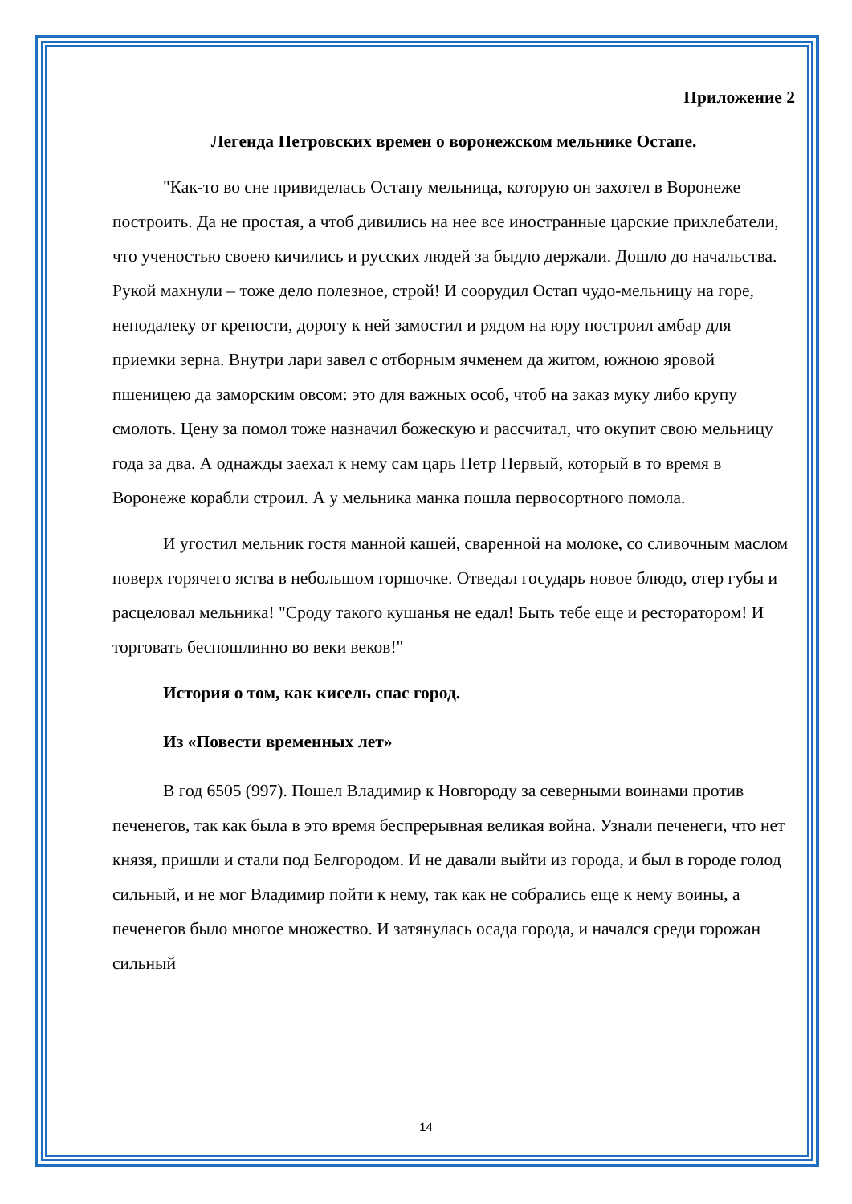Приложение 2
Легенда Петровских времен о воронежском мельнике Остапе.
"Как-то во сне привиделась Остапу мельница, которую он захотел в Воронеже построить. Да не простая, а чтоб дивились на нее все иностранные царские прихлебатели, что ученостью своею кичились и русских людей за быдло держали. Дошло до начальства. Рукой махнули – тоже дело полезное, строй! И соорудил Остап чудо-мельницу на горе, неподалеку от крепости, дорогу к ней замостил и рядом на юру построил амбар для приемки зерна. Внутри лари завел с отборным ячменем да житом, южною яровой пшеницею да заморским овсом: это для важных особ, чтоб на заказ муку либо крупу смолоть. Цену за помол тоже назначил божескую и рассчитал, что окупит свою мельницу года за два. А однажды заехал к нему сам царь Петр Первый, который в то время в Воронеже корабли строил. А у мельника манка пошла первосортного помола.
И угостил мельник гостя манной кашей, сваренной на молоке, со сливочным маслом поверх горячего яства в небольшом горшочке. Отведал государь новое блюдо, отер губы и расцеловал мельника! "Сроду такого кушанья не едал! Быть тебе еще и ресторатором! И торговать беспошлинно во веки веков!"
История о том, как кисель спас город.
Из «Повести временных лет»
В год 6505 (997). Пошел Владимир к Новгороду за северными воинами против печенегов, так как была в это время беспрерывная великая война. Узнали печенеги, что нет князя, пришли и стали под Белгородом. И не давали выйти из города, и был в городе голод сильный, и не мог Владимир пойти к нему, так как не собрались еще к нему воины, а печенегов было многое множество. И затянулась осада города, и начался среди горожан сильный
14